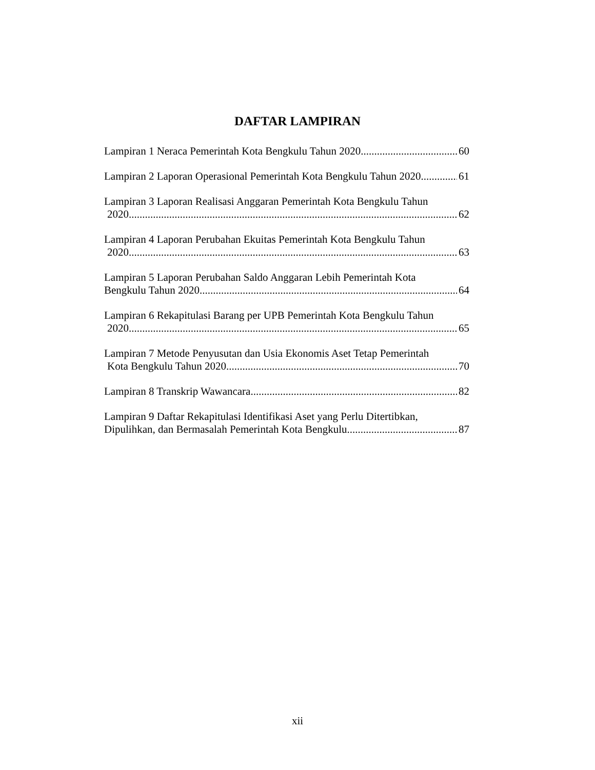DAFTAR LAMPIRAN
Lampiran 1 Neraca Pemerintah Kota Bengkulu Tahun 2020 60
Lampiran 2 Laporan Operasional Pemerintah Kota Bengkulu Tahun 2020 61
Lampiran 3 Laporan Realisasi Anggaran Pemerintah Kota Bengkulu Tahun
2020 62
Lampiran 4 Laporan Perubahan Ekuitas Pemerintah Kota Bengkulu Tahun
2020 63
Lampiran 5 Laporan Perubahan Saldo Anggaran Lebih Pemerintah Kota
Bengkulu Tahun 2020 64
Lampiran 6 Rekapitulasi Barang per UPB Pemerintah Kota Bengkulu Tahun
2020 65
Lampiran 7 Metode Penyusutan dan Usia Ekonomis Aset Tetap Pemerintah
Kota Bengkulu Tahun 2020 70
Lampiran 8 Transkrip Wawancara 82
Lampiran 9 Daftar Rekapitulasi Identifikasi Aset yang Perlu Ditertibkan,
Dipulihkan, dan Bermasalah Pemerintah Kota Bengkulu 87
xii